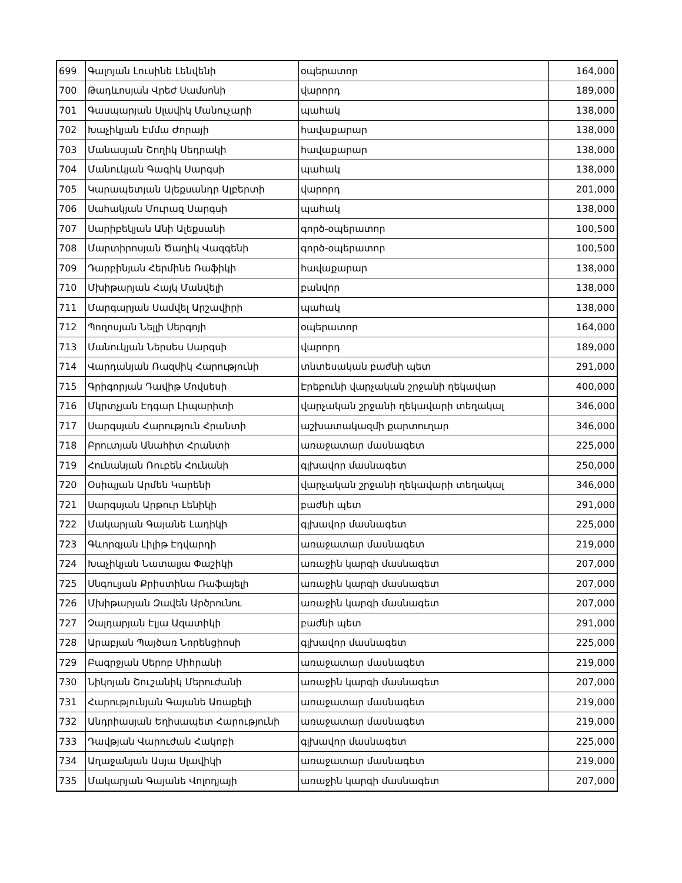| 699 | Գալոյան Լուսինե Լենվենի | օպերատոր | 164,000 |
| 700 | Թադևոսյան Վրեժ Սամսոնի | վարորդ | 189,000 |
| 701 | Գասպարյան Սլավիկ Մանուչարի | պահակ | 138,000 |
| 702 | Խաչիկյան Էմմա Ժորայի | հավաքարար | 138,000 |
| 703 | Մանասյան Շողիկ Սեդրակի | հավաքարար | 138,000 |
| 704 | Մանուկյան Գագիկ Սարգսի | պահակ | 138,000 |
| 705 | Կարապետյան Ալեքսանդր Ալբերտի | վարորդ | 201,000 |
| 706 | Սահակյան Մուրազ Սարգսի | պահակ | 138,000 |
| 707 | Սարիբեկյան Անի Ալեքսանի | գործ-օպերատոր | 100,500 |
| 708 | Մարտիրոսյան Ծաղիկ Վազգենի | գործ-օպերատոր | 100,500 |
| 709 | Դարբինյան Հերմինե Ռաֆիկի | հավաքարար | 138,000 |
| 710 | Մխիթարյան Հայկ Մանվելի | բանվոր | 138,000 |
| 711 | Մարգարյան Սամվել Արշավիրի | պահակ | 138,000 |
| 712 | Պողոսյան Նելլի Սերգոյի | օպերատոր | 164,000 |
| 713 | Մանուկյան Ներսես Սարգսի | վարորդ | 189,000 |
| 714 | Վարդանյան Ռազմիկ Հարությունի | տնտեսական բաժնի պետ | 291,000 |
| 715 | Գրիգորյան Դավիթ Մովսեսի | Էրեբունի վարչական շրջանի ղեկավար | 400,000 |
| 716 | Մկրտչյան Էդգար Լիպարիտի | վարչական շրջանի ղեկավարի տեղակալ | 346,000 |
| 717 | Սարգսյան Հարություն Հրանտի | աշխատակազմի քարտուղար | 346,000 |
| 718 | Բրուտյան Անահիտ Հրանտի | առաջատար մասնագետ | 225,000 |
| 719 | Հունանյան Ռուբեն Հունանի | գլխավոր մասնագետ | 250,000 |
| 720 | Օսիպյան Արմեն Կարենի | վարչական շրջանի ղեկավարի տեղակալ | 346,000 |
| 721 | Սարգսյան Արթուր Լենիկի | բաժնի պետ | 291,000 |
| 722 | Մակարյան Գայանե Լադիկի | գլխավոր մասնագետ | 225,000 |
| 723 | Գևորգյան Լիլիթ Էդվարդի | առաջատար մասնագետ | 219,000 |
| 724 | Խաչիկյան Նատալյա Փաշիկի | առաջին կարգի մասնագետ | 207,000 |
| 725 | Սնգուլյան Քրիստինա Ռաֆայելի | առաջին կարգի մասնագետ | 207,000 |
| 726 | Մխիթարյան Զավեն Արծրունու | առաջին կարգի մասնագետ | 207,000 |
| 727 | Չալդարյան Էլյա Ազատիկի | բաժնի պետ | 291,000 |
| 728 | Արաբյան Պայծառ Նորենցիոսի | գլխավոր մասնագետ | 225,000 |
| 729 | Բագրջյան Սերոբ Միհրանի | առաջատար մասնագետ | 219,000 |
| 730 | Նիկոյան Շուշանիկ Մերուժանի | առաջին կարգի մասնագետ | 207,000 |
| 731 | Հարությունյան Գայանե Առաքելի | առաջատար մասնագետ | 219,000 |
| 732 | Անդրիասյան Եղիսապետ Հարությունի | առաջատար մասնագետ | 219,000 |
| 733 | Դավթյան Վարուժան Հակոբի | գլխավոր մասնագետ | 225,000 |
| 734 | Աղաջանյան Ասյա Սլավիկի | առաջատար մասնագետ | 219,000 |
| 735 | Մակարյան Գայանե Վոլոդյայի | առաջին կարգի մասնագետ | 207,000 |